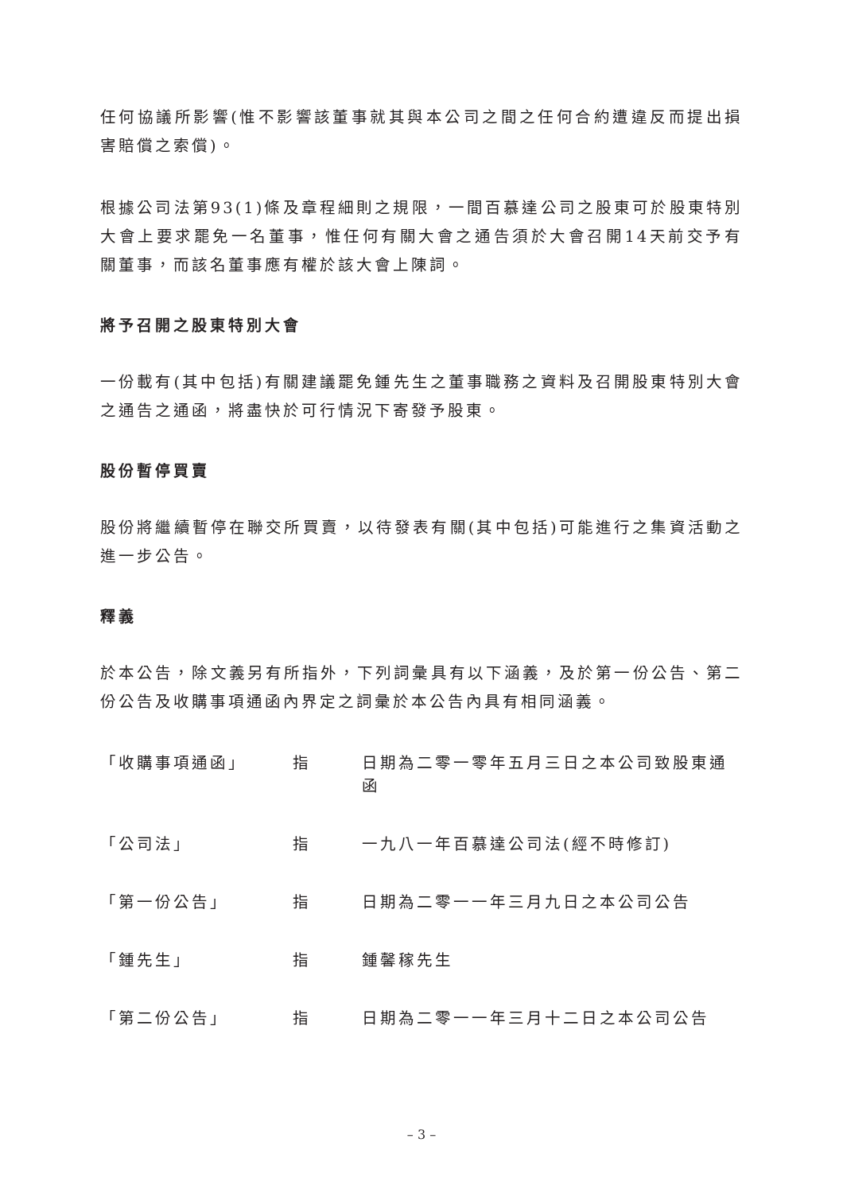任何協議所影響(惟不影響該董事就其與本公司之間之任何合約遭違反而提出損害賠償之索償)。
根據公司法第93(1)條及章程細則之規限，一間百慕達公司之股東可於股東特別大會上要求罷免一名董事，惟任何有關大會之通告須於大會召開14天前交予有關董事，而該名董事應有權於該大會上陳詞。
將予召開之股東特別大會
一份載有(其中包括)有關建議罷免鍾先生之董事職務之資料及召開股東特別大會之通告之通函，將盡快於可行情況下寄發予股東。
股份暫停買賣
股份將繼續暫停在聯交所買賣，以待發表有關(其中包括)可能進行之集資活動之進一步公告。
釋義
於本公告，除文義另有所指外，下列詞彙具有以下涵義，及於第一份公告、第二份公告及收購事項通函內界定之詞彙於本公告內具有相同涵義。
| 「收購事項通函」 | 指 | 日期為二零一零年五月三日之本公司致股東通函 |
| 「公司法」 | 指 | 一九八一年百慕達公司法(經不時修訂) |
| 「第一份公告」 | 指 | 日期為二零一一年三月九日之本公司公告 |
| 「鍾先生」 | 指 | 鍾馨稼先生 |
| 「第二份公告」 | 指 | 日期為二零一一年三月十二日之本公司公告 |
– 3 –